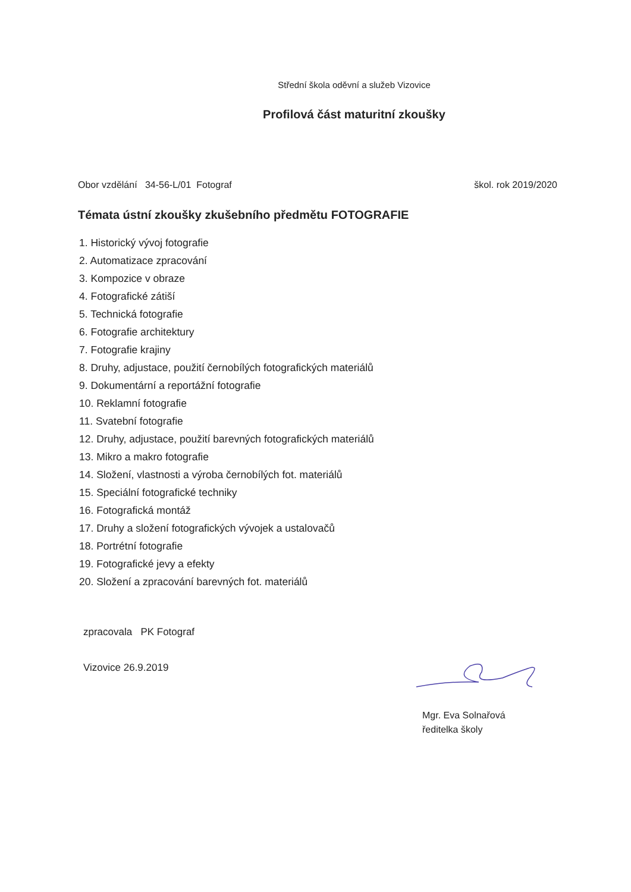Střední škola oděvní a služeb Vizovice
Profilová část maturitní zkoušky
Obor vzdělání 34-56-L/01 Fotograf škol. rok 2019/2020
Témata ústní zkoušky zkušebního předmětu FOTOGRAFIE
1. Historický vývoj fotografie
2. Automatizace zpracování
3. Kompozice v obraze
4. Fotografické zátiší
5. Technická fotografie
6. Fotografie architektury
7. Fotografie krajiny
8. Druhy, adjustace, použití černobílých fotografických materiálů
9. Dokumentární a reportážní fotografie
10. Reklamní fotografie
11. Svatební fotografie
12. Druhy, adjustace, použití barevných fotografických materiálů
13. Mikro a makro fotografie
14. Složení, vlastnosti a výroba černobílých fot. materiálů
15. Speciální fotografické techniky
16. Fotografická montáž
17. Druhy a složení fotografických vývojek a ustalovačů
18. Portrétní fotografie
19. Fotografické jevy a efekty
20. Složení a zpracování barevných fot. materiálů
zpracovala PK Fotograf
Vizovice 26.9.2019
Mgr. Eva Solnařová
ředitelka školy